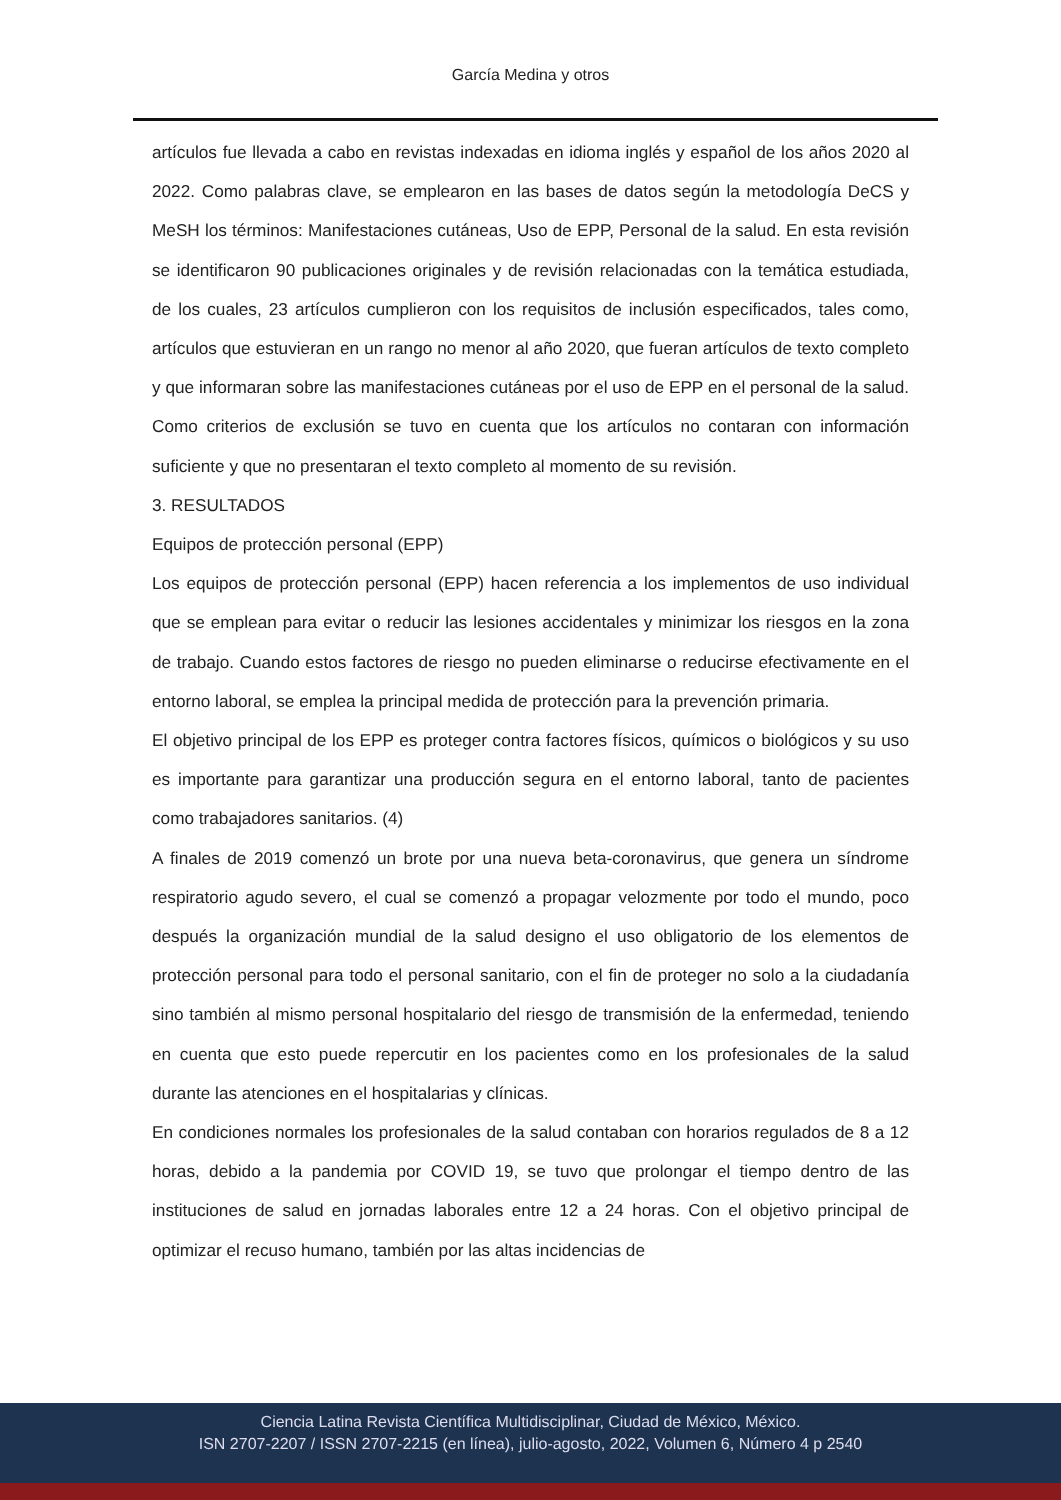García Medina y otros
artículos fue llevada a cabo en revistas indexadas en idioma inglés y español de los años 2020 al 2022. Como palabras clave, se emplearon en las bases de datos según la metodología DeCS y MeSH los términos: Manifestaciones cutáneas, Uso de EPP, Personal de la salud. En esta revisión se identificaron 90 publicaciones originales y de revisión relacionadas con la temática estudiada, de los cuales, 23 artículos cumplieron con los requisitos de inclusión especificados, tales como, artículos que estuvieran en un rango no menor al año 2020, que fueran artículos de texto completo y que informaran sobre las manifestaciones cutáneas por el uso de EPP en el personal de la salud. Como criterios de exclusión se tuvo en cuenta que los artículos no contaran con información suficiente y que no presentaran el texto completo al momento de su revisión.
3. RESULTADOS
Equipos de protección personal (EPP)
Los equipos de protección personal (EPP) hacen referencia a los implementos de uso individual que se emplean para evitar o reducir las lesiones accidentales y minimizar los riesgos en la zona de trabajo. Cuando estos factores de riesgo no pueden eliminarse o reducirse efectivamente en el entorno laboral, se emplea la principal medida de protección para la prevención primaria.
El objetivo principal de los EPP es proteger contra factores físicos, químicos o biológicos y su uso es importante para garantizar una producción segura en el entorno laboral, tanto de pacientes como trabajadores sanitarios. (4)
A finales de 2019 comenzó un brote por una nueva beta-coronavirus, que genera un síndrome respiratorio agudo severo, el cual se comenzó a propagar velozmente por todo el mundo, poco después la organización mundial de la salud designo el uso obligatorio de los elementos de protección personal para todo el personal sanitario, con el fin de proteger no solo a la ciudadanía sino también al mismo personal hospitalario del riesgo de transmisión de la enfermedad, teniendo en cuenta que esto puede repercutir en los pacientes como en los profesionales de la salud durante las atenciones en el hospitalarias y clínicas.
En condiciones normales los profesionales de la salud contaban con horarios regulados de 8 a 12 horas, debido a la pandemia por COVID 19, se tuvo que prolongar el tiempo dentro de las instituciones de salud en jornadas laborales entre 12 a 24 horas. Con el objetivo principal de optimizar el recuso humano, también por las altas incidencias de
Ciencia Latina Revista Científica Multidisciplinar, Ciudad de México, México.
ISN 2707-2207 / ISSN 2707-2215 (en línea), julio-agosto, 2022, Volumen 6, Número 4 p 2540